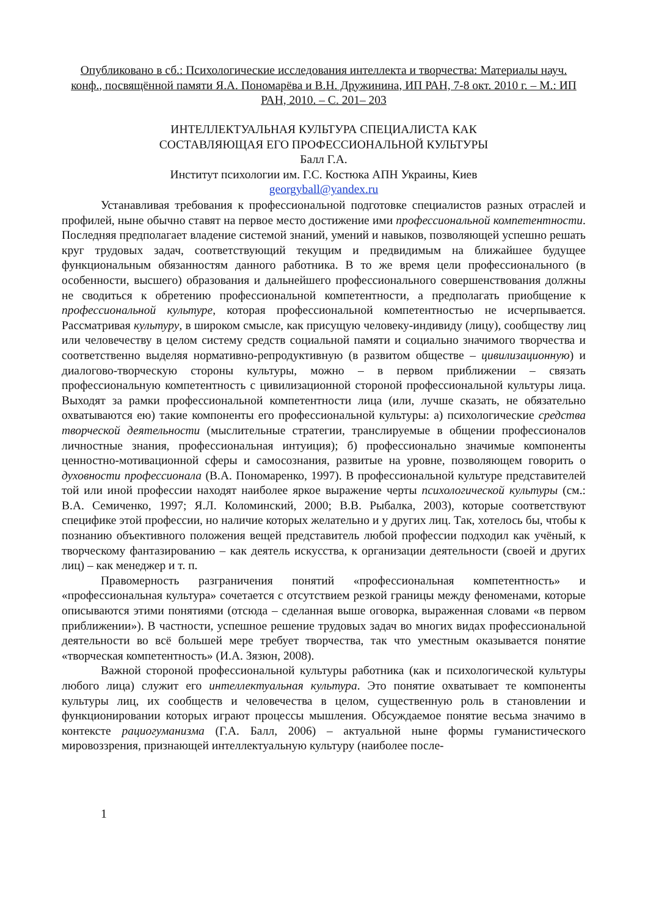Опубликовано в сб.: Психологические исследования интеллекта и творчества: Материалы науч. конф., посвящённой памяти Я.А. Пономарёва и В.Н. Дружинина, ИП РАН, 7-8 окт. 2010 г. – М.: ИП РАН, 2010. – С. 201– 203
ИНТЕЛЛЕКТУАЛЬНАЯ КУЛЬТУРА СПЕЦИАЛИСТА КАК
СОСТАВЛЯЮЩАЯ ЕГО ПРОФЕССИОНАЛЬНОЙ КУЛЬТУРЫ
Балл Г.А.
Институт психологии им. Г.С. Костюка АПН Украины, Киев
georgyball@yandex.ru
Устанавливая требования к профессиональной подготовке специалистов разных отраслей и профилей, ныне обычно ставят на первое место достижение ими профессиональной компетентности. Последняя предполагает владение системой знаний, умений и навыков, позволяющей успешно решать круг трудовых задач, соответствующий текущим и предвидимым на ближайшее будущее функциональным обязанностям данного работника. В то же время цели профессионального (в особенности, высшего) образования и дальнейшего профессионального совершенствования должны не сводиться к обретению профессиональной компетентности, а предполагать приобщение к профессиональной культуре, которая профессиональной компетентностью не исчерпывается. Рассматривая культуру, в широком смысле, как присущую человеку-индивиду (лицу), сообществу лиц или человечеству в целом систему средств социальной памяти и социально значимого творчества и соответственно выделяя нормативно-репродуктивную (в развитом обществе – цивилизационную) и диалогово-творческую стороны культуры, можно – в первом приближении – связать профессиональную компетентность с цивилизационной стороной профессиональной культуры лица. Выходят за рамки профессиональной компетентности лица (или, лучше сказать, не обязательно охватываются ею) такие компоненты его профессиональной культуры: а) психологические средства творческой деятельности (мыслительные стратегии, транслируемые в общении профессионалов личностные знания, профессиональная интуиция); б) профессионально значимые компоненты ценностно-мотивационной сферы и самосознания, развитые на уровне, позволяющем говорить о духовности профессионала (В.А. Пономаренко, 1997). В профессиональной культуре представителей той или иной профессии находят наиболее яркое выражение черты психологической культуры (см.: В.А. Семиченко, 1997; Я.Л. Коломинский, 2000; В.В. Рыбалка, 2003), которые соответствуют специфике этой профессии, но наличие которых желательно и у других лиц. Так, хотелось бы, чтобы к познанию объективного положения вещей представитель любой профессии подходил как учёный, к творческому фантазированию – как деятель искусства, к организации деятельности (своей и других лиц) – как менеджер и т. п.
Правомерность разграничения понятий «профессиональная компетентность» и «профессиональная культура» сочетается с отсутствием резкой границы между феноменами, которые описываются этими понятиями (отсюда – сделанная выше оговорка, выраженная словами «в первом приближении»). В частности, успешное решение трудовых задач во многих видах профессиональной деятельности во всё большей мере требует творчества, так что уместным оказывается понятие «творческая компетентность» (И.А. Зязюн, 2008).
Важной стороной профессиональной культуры работника (как и психологической культуры любого лица) служит его интеллектуальная культура. Это понятие охватывает те компоненты культуры лиц, их сообществ и человечества в целом, существенную роль в становлении и функционировании которых играют процессы мышления. Обсуждаемое понятие весьма значимо в контексте рациогуманизма (Г.А. Балл, 2006) – актуальной ныне формы гуманистического мировоззрения, признающей интеллектуальную культуру (наиболее после-
1